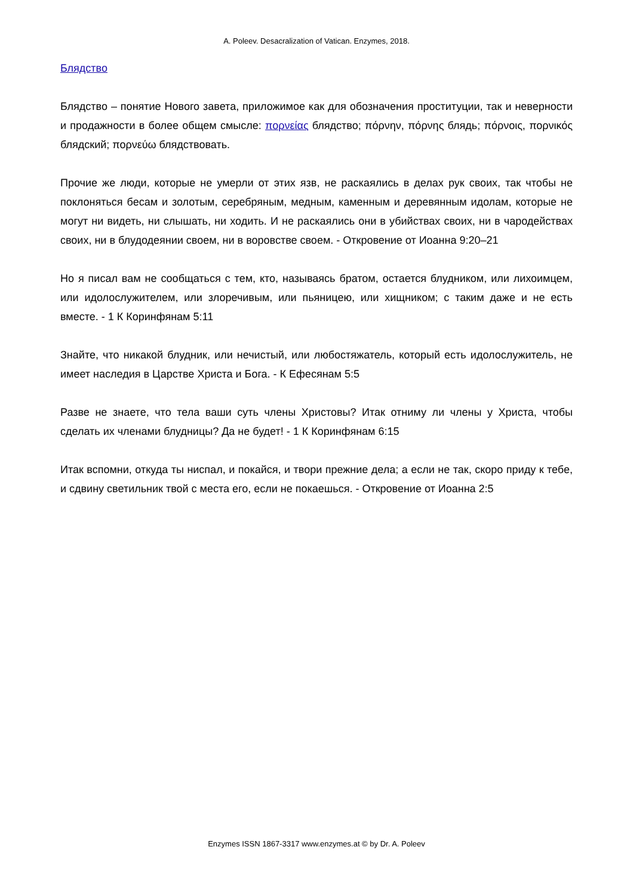A. Poleev. Desacralization of Vatican. Enzymes, 2018.
Блядство
Блядство – понятие Нового завета, приложимое как для обозначения проституции, так и неверности и продажности в более общем смысле: πορνείας блядство; πόρνην, πόρνης блядь; πόρνοις, πορνικός блядский; πορνεύω блядствовать.
Прочие же люди, которые не умерли от этих язв, не раскаялись в делах рук своих, так чтобы не поклоняться бесам и золотым, серебряным, медным, каменным и деревянным идолам, которые не могут ни видеть, ни слышать, ни ходить. И не раскаялись они в убийствах своих, ни в чародействах своих, ни в блудодеянии своем, ни в воровстве своем. - Откровение от Иоанна 9:20–21
Но я писал вам не сообщаться с тем, кто, называясь братом, остается блудником, или лихоимцем, или идолослужителем, или злоречивым, или пьяницею, или хищником; с таким даже и не есть вместе. - 1 К Коринфянам 5:11
Знайте, что никакой блудник, или нечистый, или любостяжатель, который есть идолослужитель, не имеет наследия в Царстве Христа и Бога. - К Ефесянам 5:5
Разве не знаете, что тела ваши суть члены Христовы? Итак отниму ли члены у Христа, чтобы сделать их членами блудницы? Да не будет! - 1 К Коринфянам 6:15
Итак вспомни, откуда ты ниспал, и покайся, и твори прежние дела; а если не так, скоро приду к тебе, и сдвину светильник твой с места его, если не покаешься. - Откровение от Иоанна 2:5
Enzymes ISSN 1867-3317 www.enzymes.at © by Dr. A. Poleev